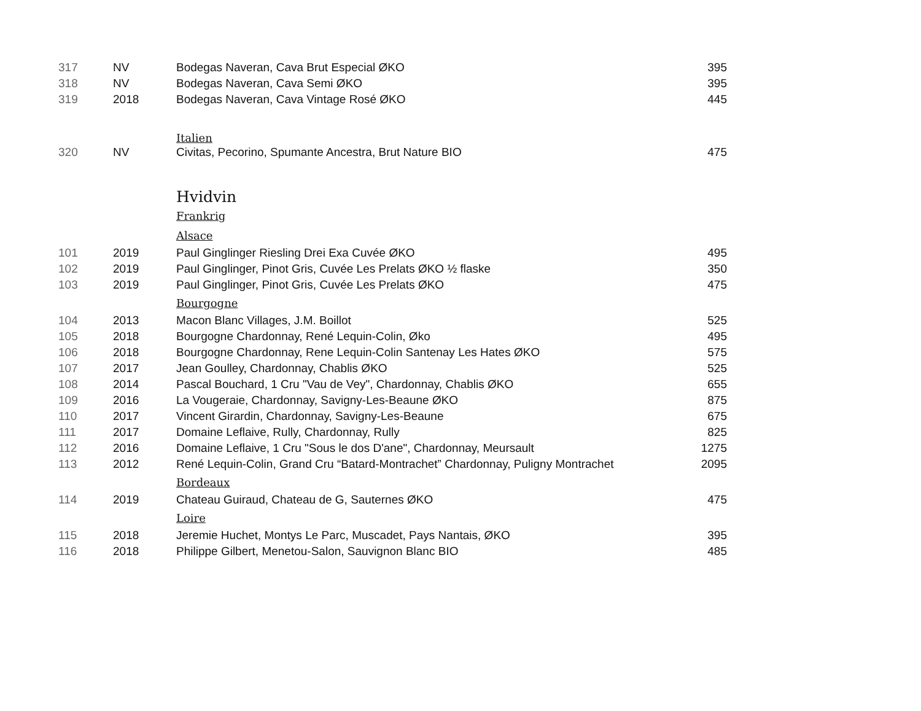| 317 | NV | Bodegas Naveran, Cava Brut Especial ØKO | 395 |
| 318 | NV | Bodegas Naveran, Cava Semi ØKO | 395 |
| 319 | 2018 | Bodegas Naveran, Cava Vintage Rosé ØKO | 445 |
| | | Italien | |
| 320 | NV | Civitas, Pecorino, Spumante Ancestra, Brut Nature BIO | 475 |
| | | Hvidvin | |
| | | Frankrig | |
| | | Alsace | |
| 101 | 2019 | Paul Ginglinger Riesling Drei Exa Cuvée ØKO | 495 |
| 102 | 2019 | Paul Ginglinger, Pinot Gris, Cuvée Les Prelats ØKO ½ flaske | 350 |
| 103 | 2019 | Paul Ginglinger, Pinot Gris, Cuvée Les Prelats ØKO | 475 |
| | | Bourgogne | |
| 104 | 2013 | Macon Blanc Villages, J.M. Boillot | 525 |
| 105 | 2018 | Bourgogne Chardonnay, René Lequin-Colin, Øko | 495 |
| 106 | 2018 | Bourgogne Chardonnay, Rene Lequin-Colin Santenay Les Hates ØKO | 575 |
| 107 | 2017 | Jean Goulley, Chardonnay, Chablis ØKO | 525 |
| 108 | 2014 | Pascal Bouchard, 1 Cru "Vau de Vey", Chardonnay, Chablis ØKO | 655 |
| 109 | 2016 | La Vougeraie, Chardonnay, Savigny-Les-Beaune ØKO | 875 |
| 110 | 2017 | Vincent Girardin, Chardonnay, Savigny-Les-Beaune | 675 |
| 111 | 2017 | Domaine Leflaive, Rully, Chardonnay, Rully | 825 |
| 112 | 2016 | Domaine Leflaive, 1 Cru "Sous le dos D'ane", Chardonnay, Meursault | 1275 |
| 113 | 2012 | René Lequin-Colin, Grand Cru “Batard-Montrachet” Chardonnay, Puligny Montrachet | 2095 |
| | | Bordeaux | |
| 114 | 2019 | Chateau Guiraud, Chateau de G, Sauternes ØKO | 475 |
| | | Loire | |
| 115 | 2018 | Jeremie Huchet, Montys Le Parc, Muscadet, Pays Nantais, ØKO | 395 |
| 116 | 2018 | Philippe Gilbert, Menetou-Salon, Sauvignon Blanc BIO | 485 |